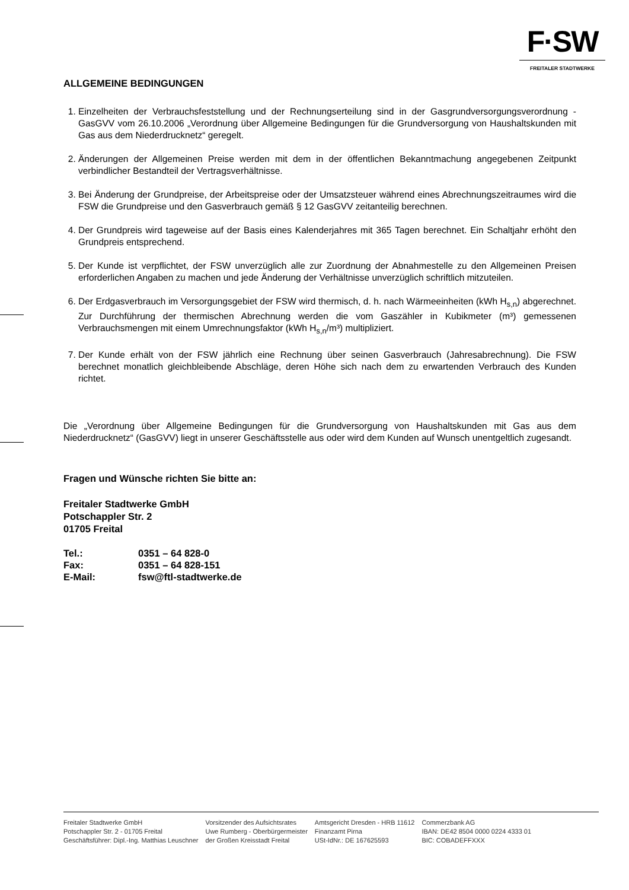F·SW
FREITALER STADTWERKE
ALLGEMEINE BEDINGUNGEN
1. Einzelheiten der Verbrauchsfeststellung und der Rechnungserteilung sind in der Gasgrundversorgungsverordnung - GasGVV vom 26.10.2006 „Verordnung über Allgemeine Bedingungen für die Grundversorgung von Haushaltskunden mit Gas aus dem Niederdrucknetz“ geregelt.
2. Änderungen der Allgemeinen Preise werden mit dem in der öffentlichen Bekanntmachung angegebenen Zeitpunkt verbindlicher Bestandteil der Vertragsverhältnisse.
3. Bei Änderung der Grundpreise, der Arbeitspreise oder der Umsatzsteuer während eines Abrechnungszeitraumes wird die FSW die Grundpreise und den Gasverbrauch gemäß § 12 GasGVV zeitanteilig berechnen.
4. Der Grundpreis wird tageweise auf der Basis eines Kalenderjahres mit 365 Tagen berechnet. Ein Schaltjahr erhöht den Grundpreis entsprechend.
5. Der Kunde ist verpflichtet, der FSW unverzüglich alle zur Zuordnung der Abnahmestelle zu den Allgemeinen Preisen erforderlichen Angaben zu machen und jede Änderung der Verhältnisse unverzüglich schriftlich mitzuteilen.
6. Der Erdgasverbrauch im Versorgungsgebiet der FSW wird thermisch, d. h. nach Wärmeeinheiten (kWh H<sub>s,n</sub>) abgerechnet. Zur Durchführung der thermischen Abrechnung werden die vom Gaszähler in Kubikmeter (m³) gemessenen Verbrauchsmengen mit einem Umrechnungsfaktor (kWh H<sub>s,n</sub>/m³) multipliziert.
7. Der Kunde erhält von der FSW jährlich eine Rechnung über seinen Gasverbrauch (Jahresabrechnung). Die FSW berechnet monatlich gleichbleibende Abschläge, deren Höhe sich nach dem zu erwartenden Verbrauch des Kunden richtet.
Die „Verordnung über Allgemeine Bedingungen für die Grundversorgung von Haushaltskunden mit Gas aus dem Niederdrucknetz“ (GasGVV) liegt in unserer Geschäftsstelle aus oder wird dem Kunden auf Wunsch unentgeltlich zugesandt.
Fragen und Wünsche richten Sie bitte an:
Freitaler Stadtwerke GmbH
Potschappler Str. 2
01705 Freital
| Tel.: | 0351 – 64 828-0 |
| Fax: | 0351 – 64 828-151 |
| E-Mail: | fsw@ftl-stadtwerke.de |
Freitaler Stadtwerke GmbH
Potschappler Str. 2 - 01705 Freital
Geschäftsführer: Dipl.-Ing. Matthias Leuschner
Vorsitzender des Aufsichtsrates
Uwe Rumberg - Oberbürgermeister
der Großen Kreisstadt Freital
Amtsgericht Dresden - HRB 11612
Finanzamt Pirna
USt-IdNr.: DE 167625593
Commerzbank AG
IBAN: DE42 8504 0000 0224 4333 01
BIC: COBADEFFXXX